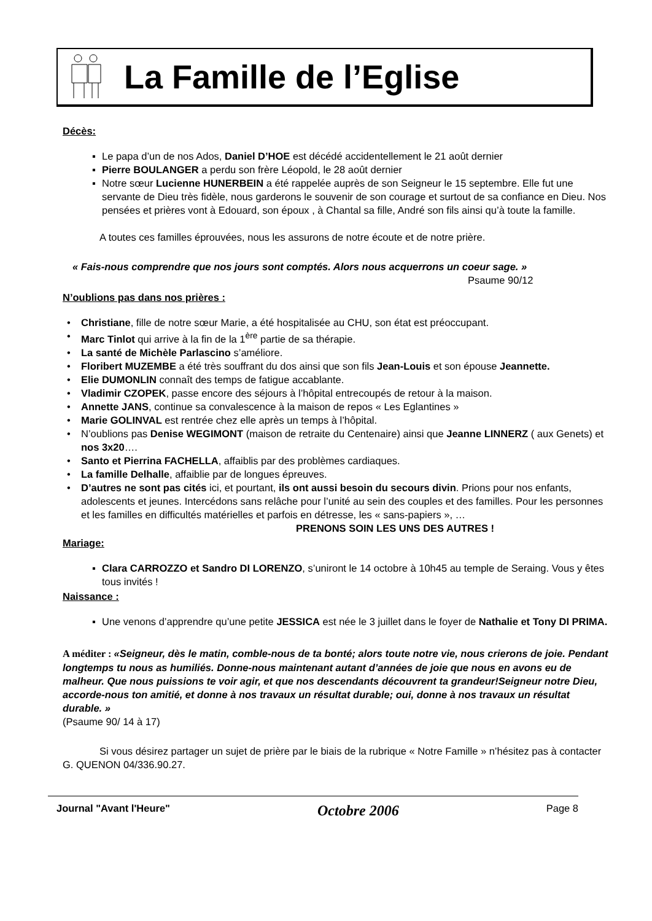La Famille de l’Eglise
Décès:
▪ Le papa d’un de nos Ados, Daniel D’HOE est décédé accidentellement le 21 août dernier
▪ Pierre BOULANGER a perdu son frère Léopold, le 28 août dernier
▪ Notre sœur Lucienne HUNERBEIN a été rappelée auprès de son Seigneur le 15 septembre. Elle fut une servante de Dieu très fidèle, nous garderons le souvenir de son courage et surtout de sa confiance en Dieu. Nos pensées et prières vont à Edouard, son époux , à Chantal sa fille, André son fils ainsi qu’à toute la famille.
A toutes ces familles éprouvées, nous les assurons de notre écoute et de notre prière.
« Fais-nous comprendre que nos jours sont comptés. Alors nous acquerrons un coeur sage. »
Psaume 90/12
N’oublions pas dans nos prières :
• Christiane, fille de notre sœur Marie, a été hospitalisée au CHU, son état est préoccupant.
• Marc Tinlot qui arrive à la fin de la 1<sup>ère</sup> partie de sa thérapie.
• La santé de Michèle Parlascino s’améliore.
• Floribert MUZEMBE a été très souffrant du dos ainsi que son fils Jean-Louis et son épouse Jeannette.
• Elie DUMONLIN connaît des temps de fatigue accablante.
• Vladimir CZOPEK, passe encore des séjours à l’hôpital entrecoupés de retour à la maison.
• Annette JANS, continue sa convalescence à la maison de repos « Les Eglantines »
• Marie GOLINVAL est rentrée chez elle après un temps à l’hôpital.
• N’oublions pas Denise WEGIMONT (maison de retraite du Centenaire) ainsi que Jeanne LINNERZ ( aux Genets) et nos 3x20….
• Santo et Pierrina FACHELLA, affaiblis par des problèmes cardiaques.
• La famille Delhalle, affaiblie par de longues épreuves.
• D’autres ne sont pas cités ici, et pourtant, ils ont aussi besoin du secours divin. Prions pour nos enfants, adolescents et jeunes. Intercédons sans relâche pour l’unité au sein des couples et des familles. Pour les personnes et les familles en difficultés matérielles et parfois en détresse, les « sans-papiers », …
PRENONS SOIN LES UNS DES AUTRES !
Mariage:
▪ Clara CARROZZO et Sandro DI LORENZO, s’uniront le 14 octobre à 10h45 au temple de Seraing. Vous y êtes tous invités !
Naissance :
▪ Une venons d’apprendre qu’une petite JESSICA est née le 3 juillet dans le foyer de Nathalie et Tony DI PRIMA.
A méditer : «Seigneur, dès le matin, comble-nous de ta bonté; alors toute notre vie, nous crierons de joie. Pendant longtemps tu nous as humiliés. Donne-nous maintenant autant d’années de joie que nous en avons eu de malheur. Que nous puissions te voir agir, et que nos descendants découvrent ta grandeur!Seigneur notre Dieu, accorde-nous ton amitié, et donne à nos travaux un résultat durable; oui, donne à nos travaux un résultat durable. »
(Psaume 90/ 14 à 17)
Si vous désirez partager un sujet de prière par le biais de la rubrique « Notre Famille » n’hésitez pas à contacter G. QUENON 04/336.90.27.
Journal "Avant l'Heure" Octobre 2006 Page 8